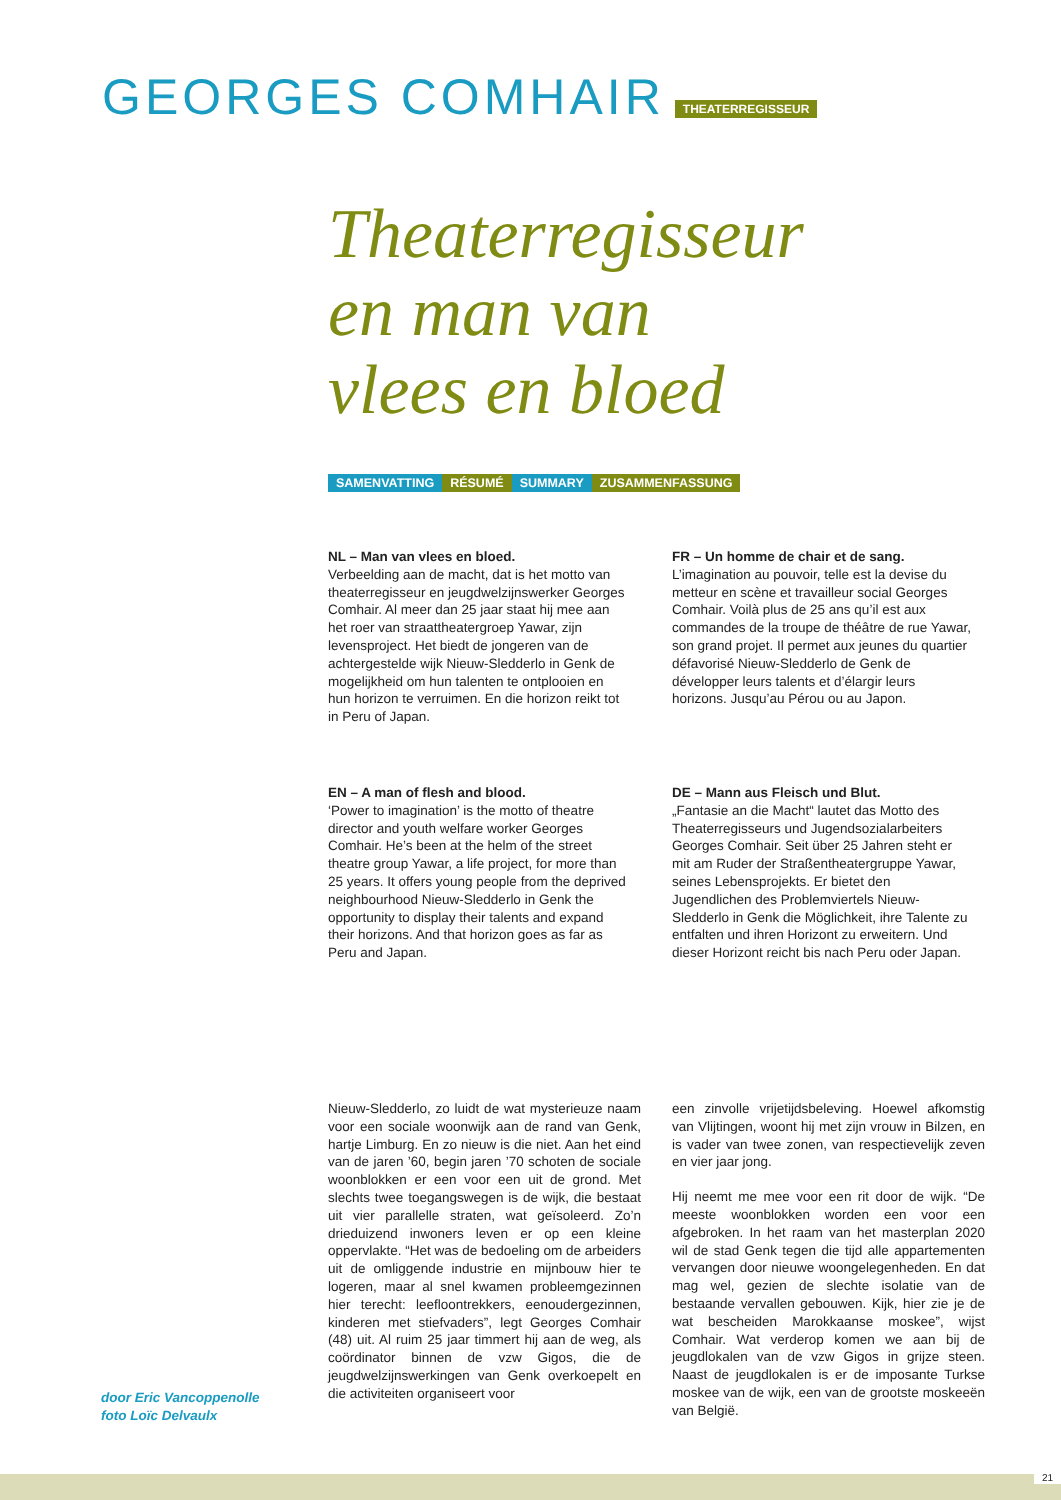GEORGES COMHAIR THEATERREGISSEUR
Theaterregisseur
en man van
vlees en bloed
SAMENVATTING RÉSUMÉ SUMMARY ZUSAMMENFASSUNG
NL – Man van vlees en bloed.
Verbeelding aan de macht, dat is het motto van theaterregisseur en jeugdwelzijnswerker Georges Comhair. Al meer dan 25 jaar staat hij mee aan het roer van straattheatergroep Yawar, zijn levensproject. Het biedt de jongeren van de achtergestelde wijk Nieuw-Sledderlo in Genk de mogelijkheid om hun talenten te ontplooien en hun horizon te verruimen. En die horizon reikt tot in Peru of Japan.
FR – Un homme de chair et de sang. L’imagination au pouvoir, telle est la devise du metteur en scène et travailleur social Georges Comhair. Voilà plus de 25 ans qu’il est aux commandes de la troupe de théâtre de rue Yawar, son grand projet. Il permet aux jeunes du quartier défavorisé Nieuw-Sledderlo de Genk de développer leurs talents et d’élargir leurs horizons. Jusqu’au Pérou ou au Japon.
EN – A man of flesh and blood.
‘Power to imagination’ is the motto of theatre director and youth welfare worker Georges Comhair. He’s been at the helm of the street theatre group Yawar, a life project, for more than 25 years. It offers young people from the deprived neighbourhood Nieuw-Sledderlo in Genk the opportunity to display their talents and expand their horizons. And that horizon goes as far as Peru and Japan.
DE – Mann aus Fleisch und Blut.
„Fantasie an die Macht“ lautet das Motto des Theaterregisseurs und Jugendsozialarbeiters Georges Comhair. Seit über 25 Jahren steht er mit am Ruder der Straßentheatergruppe Yawar, seines Lebensprojekts. Er bietet den Jugendlichen des Problemviertels Nieuw-Sledderlo in Genk die Möglichkeit, ihre Talente zu entfalten und ihren Horizont zu erweitern. Und dieser Horizont reicht bis nach Peru oder Japan.
Nieuw-Sledderlo, zo luidt de wat mysterieuze naam voor een sociale woonwijk aan de rand van Genk, hartje Limburg. En zo nieuw is die niet. Aan het eind van de jaren ’60, begin jaren ’70 schoten de sociale woonblokken er een voor een uit de grond. Met slechts twee toegangswegen is de wijk, die bestaat uit vier parallelle straten, wat geïsoleerd. Zo’n drieduizend inwoners leven er op een kleine oppervlakte. “Het was de bedoeling om de arbeiders uit de omliggende industrie en mijnbouw hier te logeren, maar al snel kwamen probleemgezinnen hier terecht: leefloontrekkers, eenoudergezinnen, kinderen met stiefvaders”, legt Georges Comhair (48) uit. Al ruim 25 jaar timmert hij aan de weg, als coördinator binnen de vzw Gigos, die de jeugdwelzijnswerkingen van Genk overkoepelt en die activiteiten organiseert voor
een zinvolle vrijetijdsbeleving. Hoewel afkomstig van Vlijtingen, woont hij met zijn vrouw in Bilzen, en is vader van twee zonen, van respectievelijk zeven en vier jaar jong.
Hij neemt me mee voor een rit door de wijk. “De meeste woonblokken worden een voor een afgebroken. In het raam van het masterplan 2020 wil de stad Genk tegen die tijd alle appartementen vervangen door nieuwe woongelegenheden. En dat mag wel, gezien de slechte isolatie van de bestaande vervallen gebouwen. Kijk, hier zie je de wat bescheiden Marokkaanse moskee”, wijst Comhair. Wat verderop komen we aan bij de jeugdlokalen van de vzw Gigos in grijze steen. Naast de jeugdlokalen is er de imposante Turkse moskee van de wijk, een van de grootste moskeeën van België.
door Eric Vancoppenolle
foto Loïc Delvaulx
21